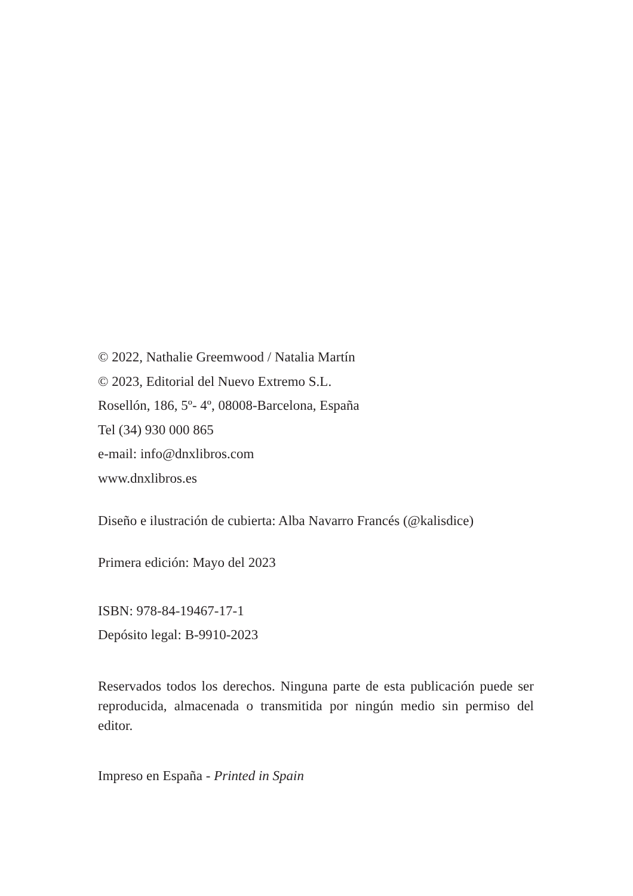© 2022, Nathalie Greemwood / Natalia Martín
© 2023, Editorial del Nuevo Extremo S.L.
Rosellón, 186, 5º- 4º, 08008-Barcelona, España
Tel (34) 930 000 865
e-mail: info@dnxlibros.com
www.dnxlibros.es
Diseño e ilustración de cubierta: Alba Navarro Francés (@kalisdice)
Primera edición: Mayo del 2023
ISBN: 978-84-19467-17-1
Depósito legal: B-9910-2023
Reservados todos los derechos. Ninguna parte de esta publicación puede ser reproducida, almacenada o transmitida por ningún medio sin permiso del editor.
Impreso en España - Printed in Spain